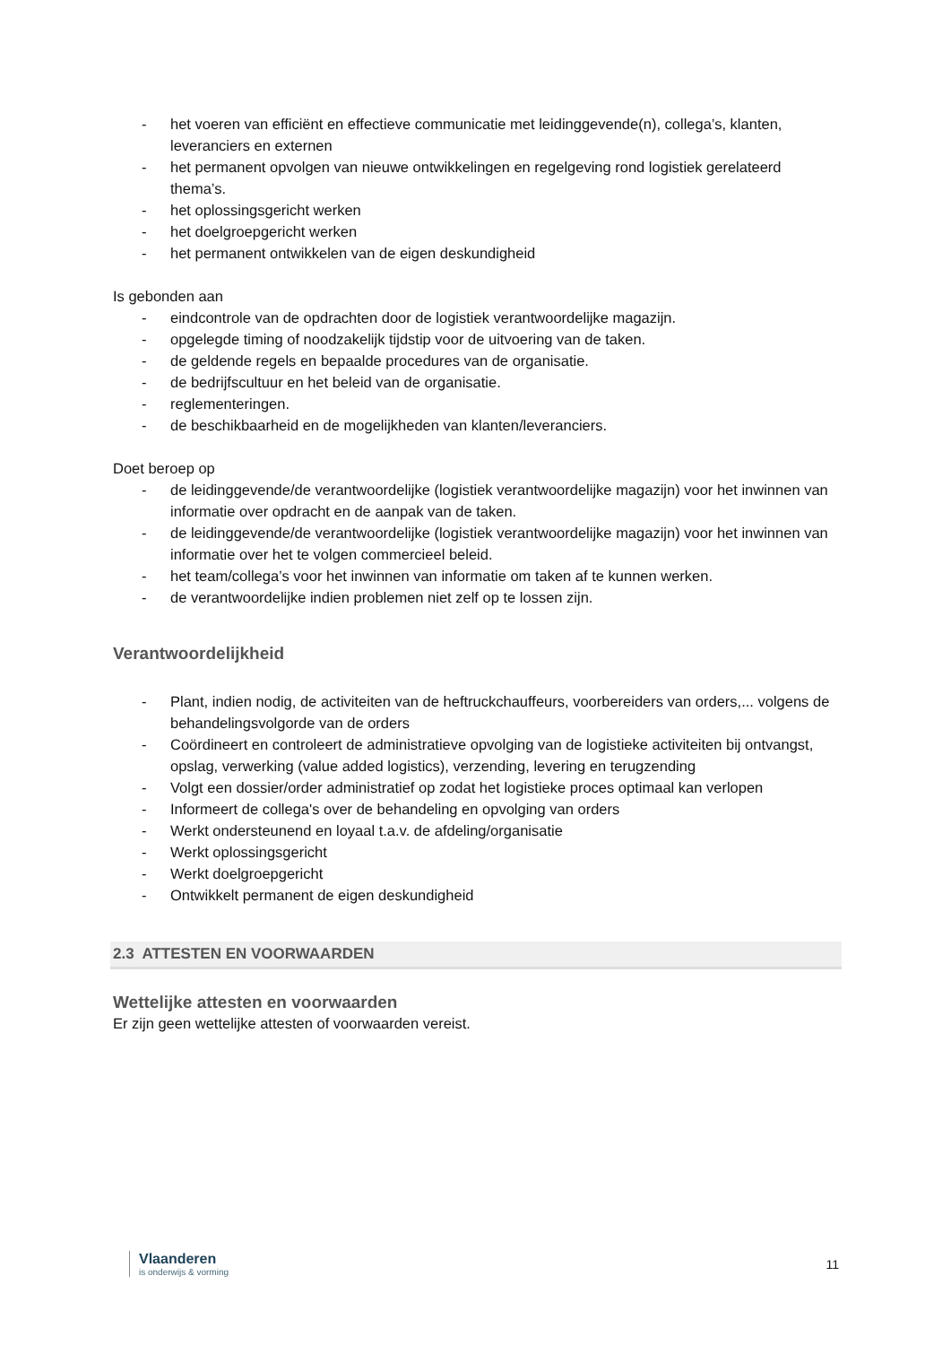- het voeren van efficiënt en effectieve communicatie met leidinggevende(n), collega’s, klanten, leveranciers en externen
- het permanent opvolgen van nieuwe ontwikkelingen en regelgeving rond logistiek gerelateerd thema’s.
- het oplossingsgericht werken
- het doelgroepgericht werken
- het permanent ontwikkelen van de eigen deskundigheid
Is gebonden aan
- eindcontrole van de opdrachten door de logistiek verantwoordelijke magazijn.
- opgelegde timing of noodzakelijk tijdstip voor de uitvoering van de taken.
- de geldende regels en bepaalde procedures van de organisatie.
- de bedrijfscultuur en het beleid van de organisatie.
- reglementeringen.
- de beschikbaarheid en de mogelijkheden van klanten/leveranciers.
Doet beroep op
- de leidinggevende/de verantwoordelijke (logistiek verantwoordelijke magazijn) voor het inwinnen van informatie over opdracht en de aanpak van de taken.
- de leidinggevende/de verantwoordelijke (logistiek verantwoordelijke magazijn) voor het inwinnen van informatie over het te volgen commercieel beleid.
- het team/collega’s voor het inwinnen van informatie om taken af te kunnen werken.
- de verantwoordelijke indien problemen niet zelf op te lossen zijn.
Verantwoordelijkheid
- Plant, indien nodig, de activiteiten van de heftruckchauffeurs, voorbereiders van orders,... volgens de behandelingsvolgorde van de orders
- Coördineert en controleert de administratieve opvolging van de logistieke activiteiten bij ontvangst, opslag, verwerking (value added logistics), verzending, levering en terugzending
- Volgt een dossier/order administratief op zodat het logistieke proces optimaal kan verlopen
- Informeert de collega's over de behandeling en opvolging van orders
- Werkt ondersteunend en loyaal t.a.v. de afdeling/organisatie
- Werkt oplossingsgericht
- Werkt doelgroepgericht
- Ontwikkelt permanent de eigen deskundigheid
2.3 ATTESTEN EN VOORWAARDEN
Wettelijke attesten en voorwaarden
Er zijn geen wettelijke attesten of voorwaarden vereist.
Vlaanderen
is onderwijs & vorming
11